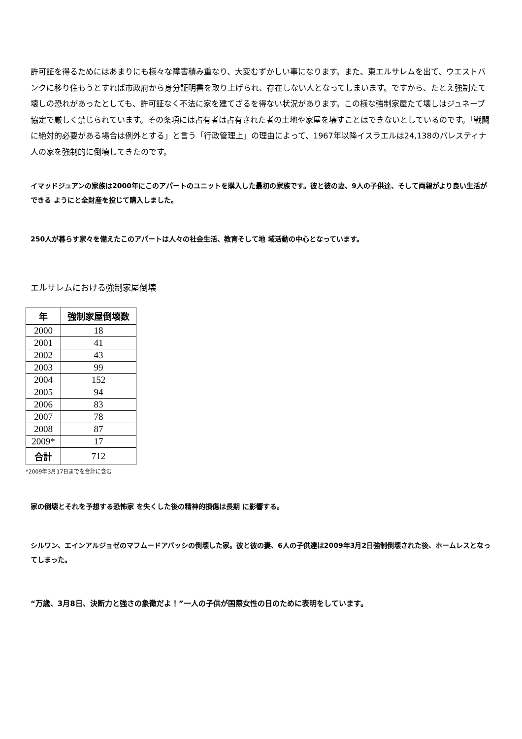許可証を得るためにはあまりにも様々な障害積み重なり、大変むずかしい事になります。また、東エルサレムを出て、ウエストバンクに移り住もうとすれば市政府から身分証明書を取り上げられ、存在しない人となってしまいます。ですから、たとえ強制たて壊しの恐れがあったとしても、許可証なく不法に家を建てざるを得ない状況があります。この様な強制家屋たて壊しはジュネーブ協定で厳しく禁じられています。その条項には占有者は占有された者の土地や家屋を壊すことはできないとしているのです。「戦闘に絶対的必要がある場合は例外とする」と言う「行政管理上」の理由によって、1967年以降イスラエルは24,138のパレスティナ人の家を強制的に倒壊してきたのです。
イマッドジュアンの家族は2000年にこのアパートのユニットを購入した最初の家族です。彼と彼の妻、9人の子供達、そして両親がより良い生活ができる ようにと全財産を投じて購入しました。
250人が暮らす家々を備えたこのアパートは人々の社会生活、教育そして地 域活動の中心となっています。
エルサレムにおける強制家屋倒壊
| 年 | 強制家屋倒壊数 |
| --- | --- |
| 2000 | 18 |
| 2001 | 41 |
| 2002 | 43 |
| 2003 | 99 |
| 2004 | 152 |
| 2005 | 94 |
| 2006 | 83 |
| 2007 | 78 |
| 2008 | 87 |
| 2009* | 17 |
| 合計 | 712 |
*2009年3月17日までを合計に含む
家の倒壊とそれを予想する恐怖家 を失くした後の精神的損傷は長期 に影響する。
シルワン、エインアルジョゼのマフムードアバッシの倒壊した家。彼と彼の妻、6人の子供達は2009年3月2日強制倒壊された後、ホームレスとなってしまった。
“万歳、3月8日、決断力と強さの象徴だよ！”一人の子供が国際女性の日のために表明をしています。